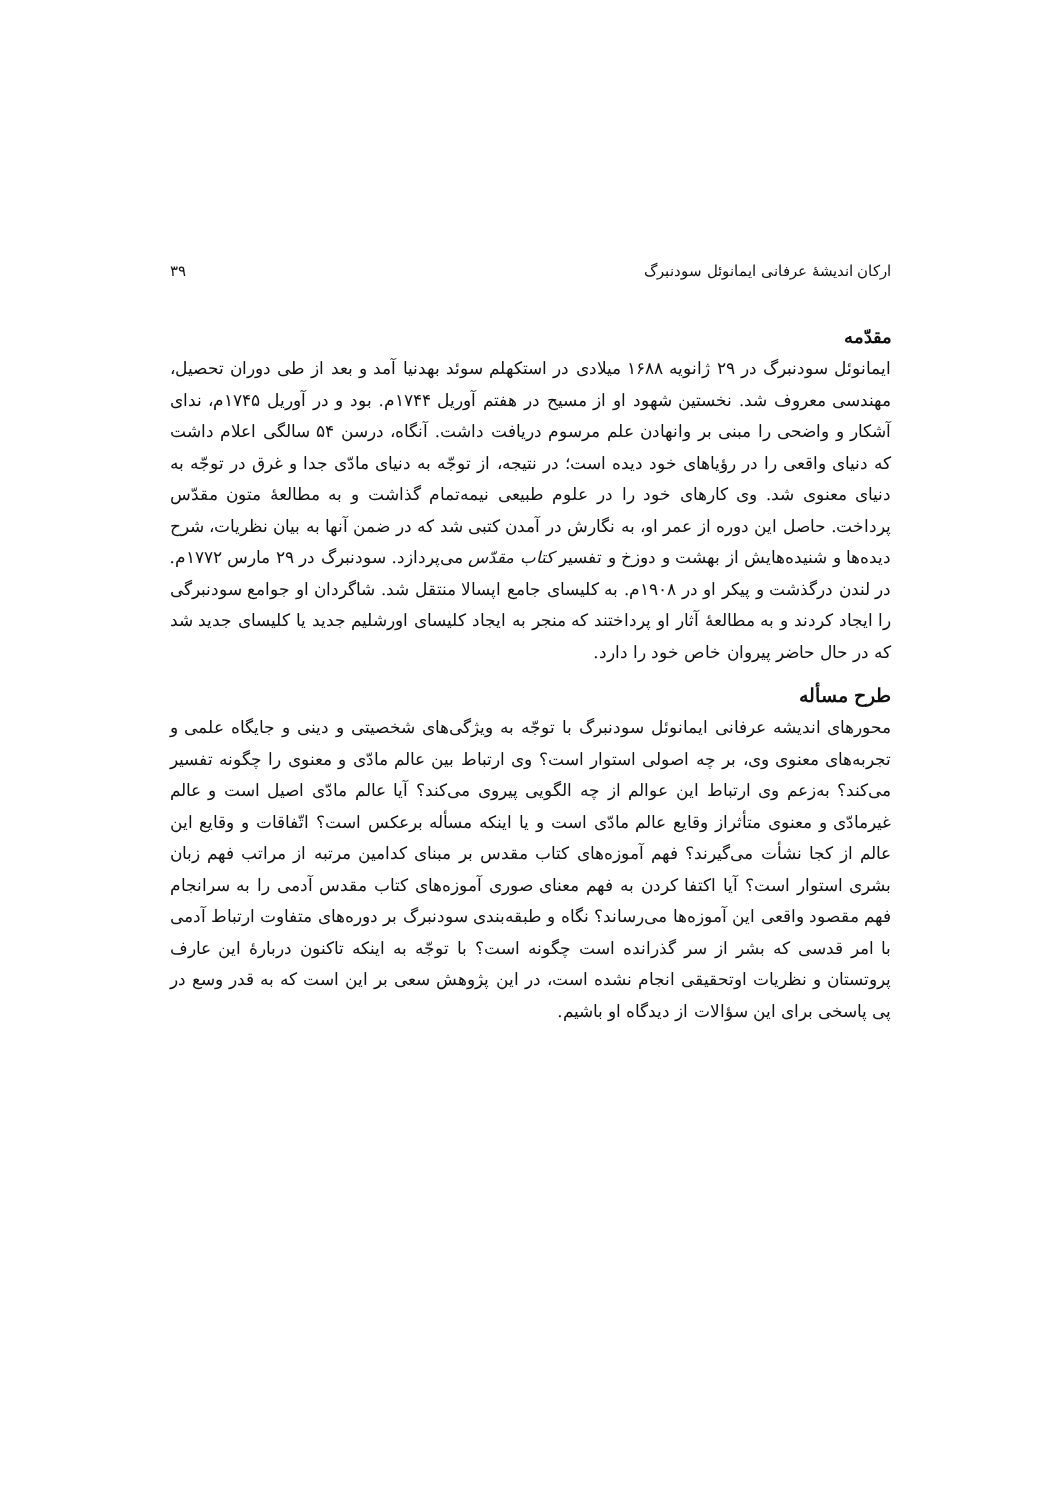ارکان اندیشهٔ عرفانی ایمانوئل سودنبرگ ۳۹
مقدّمه
ایمانوئل سودنبرگ در ۲۹ ژانویه ۱۶۸۸ میلادی در استکهلم سوئد بهدنیا آمد و بعد از طی دوران تحصیل، مهندسی معروف شد. نخستین شهود او از مسیح در هفتم آوریل ۱۷۴۴م. بود و در آوریل ۱۷۴۵م، ندای آشکار و واضحی را مبنی بر وانهادن علم مرسوم دریافت داشت. آنگاه، درسن ۵۴ سالگی اعلام داشت که دنیای واقعی را در رؤیاهای خود دیده است؛ در نتیجه، از توجّه به دنیای مادّی جدا و غرق در توجّه به دنیای معنوی شد. وی کارهای خود را در علوم طبیعی نیمه‌تمام گذاشت و به مطالعهٔ متون مقدّس پرداخت. حاصل این دوره از عمر او، به نگارش در آمدن کتبی شد که در ضمن آنها به بیان نظریات، شرح دیده‌ها و شنیده‌هایش از بهشت و دوزخ و تفسیر کتاب مقدّس می‌پردازد. سودنبرگ در ۲۹ مارس ۱۷۷۲م. در لندن درگذشت و پیکر او در ۱۹۰۸م. به کلیسای جامع اپسالا منتقل شد. شاگردان او جوامع سودنبرگی را ایجاد کردند و به مطالعهٔ آثار او پرداختند که منجر به ایجاد کلیسای اورشلیم جدید یا کلیسای جدید شد که در حال حاضر پیروان خاص خود را دارد.
طرح مسأله
محورهای اندیشه عرفانی ایمانوئل سودنبرگ با توجّه به ویژگی‌های شخصیتی و دینی و جایگاه علمی و تجربه‌های معنوی وی، بر چه اصولی استوار است؟ وی ارتباط بین عالم مادّی و معنوی را چگونه تفسیر می‌کند؟ به‌زعم وی ارتباط این عوالم از چه الگویی پیروی می‌کند؟ آیا عالم مادّی اصیل است و عالم غیرمادّی و معنوی متأثراز وقایع عالم مادّی است و یا اینکه مسأله برعکس است؟ اتّفاقات و وقایع این عالم از کجا نشأت می‌گیرند؟ فهم آموزه‌های کتاب مقدس بر مبنای کدامین مرتبه از مراتب فهم زبان بشری استوار است؟ آیا اکتفا کردن به فهم معنای صوری آموزه‌های کتاب مقدس آدمی را به سرانجام فهم مقصود واقعی این آموزه‌ها می‌رساند؟ نگاه و طبقه‌بندی سودنبرگ بر دوره‌های متفاوت ارتباط آدمی با امر قدسی که بشر از سر گذرانده است چگونه است؟ با توجّه به اینکه تاکنون دربارهٔ این عارف پروتستان و نظریات اوتحقیقی انجام نشده است، در این پژوهش سعی بر این است که به قدر وسع در پی پاسخی برای این سؤالات از دیدگاه او باشیم.